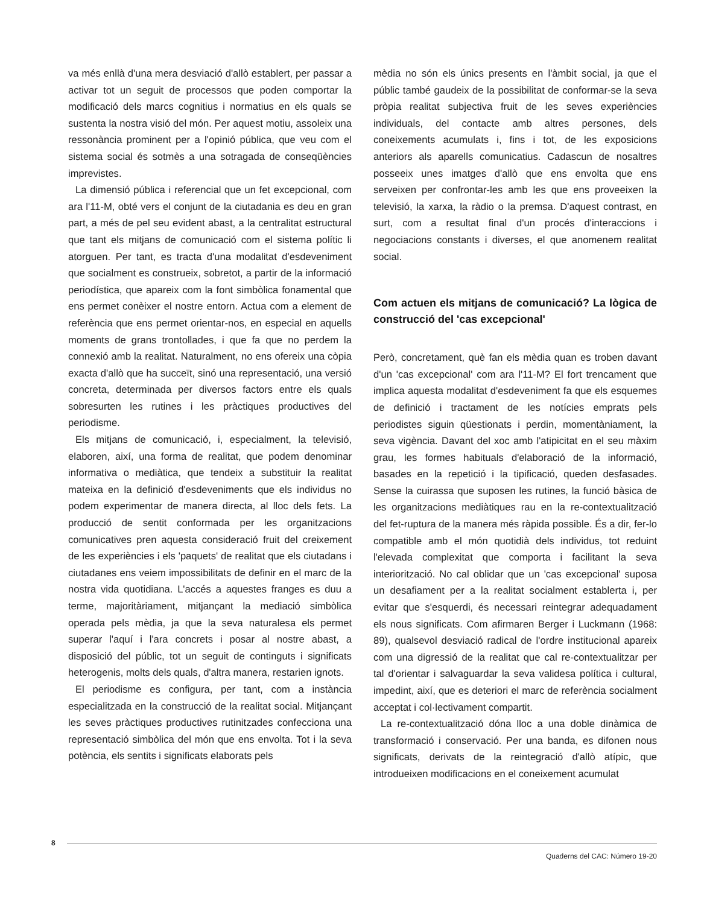va més enllà d'una mera desviació d'allò establert, per passar a activar tot un seguit de processos que poden comportar la modificació dels marcs cognitius i normatius en els quals se sustenta la nostra visió del món. Per aquest motiu, assoleix una ressonància prominent per a l'opinió pública, que veu com el sistema social és sotmès a una sotragada de conseqüències imprevistes.
La dimensió pública i referencial que un fet excepcional, com ara l'11-M, obté vers el conjunt de la ciutadania es deu en gran part, a més de pel seu evident abast, a la centralitat estructural que tant els mitjans de comunicació com el sistema polític li atorguen. Per tant, es tracta d'una modalitat d'esdeveniment que socialment es construeix, sobretot, a partir de la informació periodística, que apareix com la font simbòlica fonamental que ens permet conèixer el nostre entorn. Actua com a element de referència que ens permet orientar-nos, en especial en aquells moments de grans trontollades, i que fa que no perdem la connexió amb la realitat. Naturalment, no ens ofereix una còpia exacta d'allò que ha succeït, sinó una representació, una versió concreta, determinada per diversos factors entre els quals sobresurten les rutines i les pràctiques productives del periodisme.
Els mitjans de comunicació, i, especialment, la televisió, elaboren, així, una forma de realitat, que podem denominar informativa o mediàtica, que tendeix a substituir la realitat mateixa en la definició d'esdeveniments que els individus no podem experimentar de manera directa, al lloc dels fets. La producció de sentit conformada per les organitzacions comunicatives pren aquesta consideració fruit del creixement de les experiències i els 'paquets' de realitat que els ciutadans i ciutadanes ens veiem impossibilitats de definir en el marc de la nostra vida quotidiana. L'accés a aquestes franges es duu a terme, majoritàriament, mitjançant la mediació simbòlica operada pels mèdia, ja que la seva naturalesa els permet superar l'aquí i l'ara concrets i posar al nostre abast, a disposició del públic, tot un seguit de continguts i significats heterogenis, molts dels quals, d'altra manera, restarien ignots.
El periodisme es configura, per tant, com a instància especialitzada en la construcció de la realitat social. Mitjançant les seves pràctiques productives rutinitzades confecciona una representació simbòlica del món que ens envolta. Tot i la seva potència, els sentits i significats elaborats pels
mèdia no són els únics presents en l'àmbit social, ja que el públic també gaudeix de la possibilitat de conformar-se la seva pròpia realitat subjectiva fruit de les seves experiències individuals, del contacte amb altres persones, dels coneixements acumulats i, fins i tot, de les exposicions anteriors als aparells comunicatius. Cadascun de nosaltres posseeix unes imatges d'allò que ens envolta que ens serveixen per confrontar-les amb les que ens proveeixen la televisió, la xarxa, la ràdio o la premsa. D'aquest contrast, en surt, com a resultat final d'un procés d'interaccions i negociacions constants i diverses, el que anomenem realitat social.
Com actuen els mitjans de comunicació? La lògica de construcció del 'cas excepcional'
Però, concretament, què fan els mèdia quan es troben davant d'un 'cas excepcional' com ara l'11-M? El fort trencament que implica aquesta modalitat d'esdeveniment fa que els esquemes de definició i tractament de les notícies emprats pels periodistes siguin qüestionats i perdin, momentàniament, la seva vigència. Davant del xoc amb l'atipicitat en el seu màxim grau, les formes habituals d'elaboració de la informació, basades en la repetició i la tipificació, queden desfasades. Sense la cuirassa que suposen les rutines, la funció bàsica de les organitzacions mediàtiques rau en la re-contextualització del fet-ruptura de la manera més ràpida possible. És a dir, fer-lo compatible amb el món quotidià dels individus, tot reduint l'elevada complexitat que comporta i facilitant la seva interiorització. No cal oblidar que un 'cas excepcional' suposa un desafiament per a la realitat socialment establerta i, per evitar que s'esquerdi, és necessari reintegrar adequadament els nous significats. Com afirmaren Berger i Luckmann (1968: 89), qualsevol desviació radical de l'ordre institucional apareix com una digressió de la realitat que cal re-contextualitzar per tal d'orientar i salvaguardar la seva validesa política i cultural, impedint, així, que es deteriori el marc de referència socialment acceptat i col·lectivament compartit.
La re-contextualització dóna lloc a una doble dinàmica de transformació i conservació. Per una banda, es difonen nous significats, derivats de la reintegració d'allò atípic, que introdueixen modificacions en el coneixement acumulat
8
Quaderns del CAC: Número 19-20